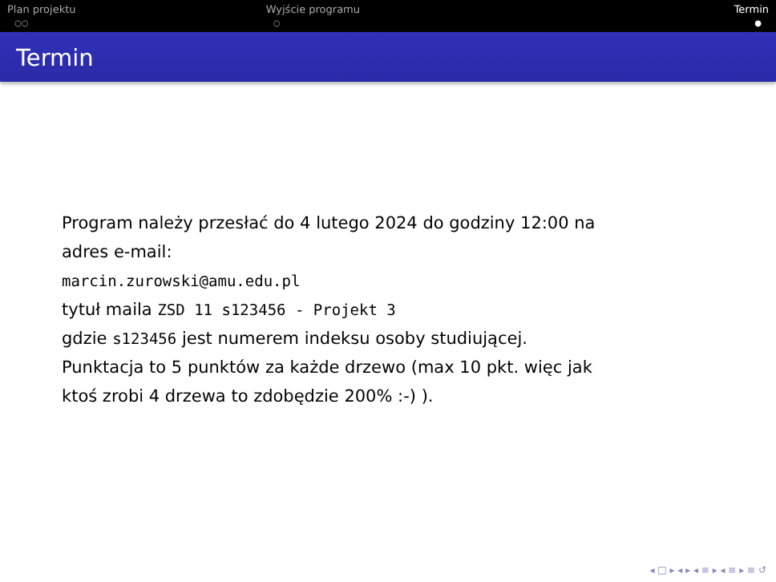Plan projektu
○○
Wyjście programu
○
Termin
●
Termin
Program należy przesłać do 4 lutego 2024 do godziny 12:00 na
adres e-mail:
marcin.zurowski@amu.edu.pl
tytuł maila ZSD 11 s123456 - Projekt 3
gdzie s123456 jest numerem indeksu osoby studiującej.
Punktacja to 5 punktów za każde drzewo (max 10 pkt. więc jak
ktoś zrobi 4 drzewa to zdobędzie 200% :-) ).
◂ □ ▸ ◂ ▸ ◂ ≡ ▸ ◂ ≡ ▸ ≡ ↺